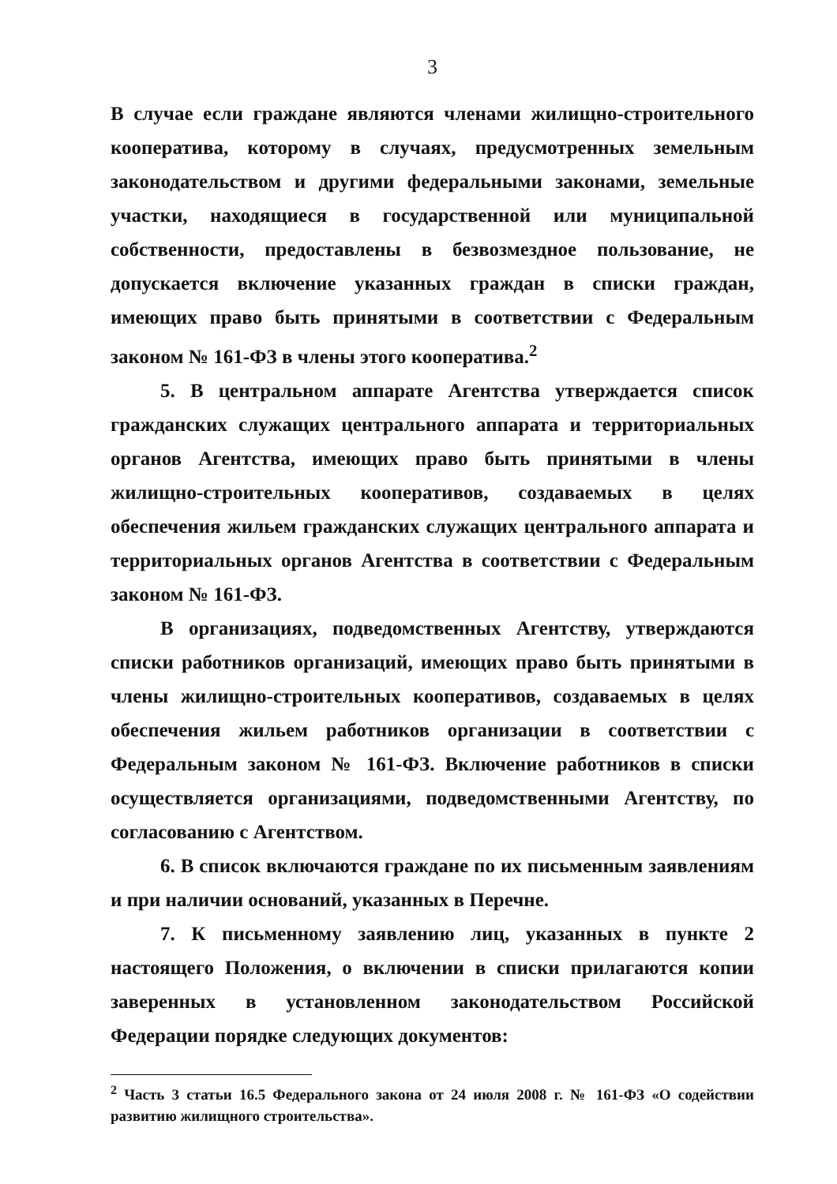3
В случае если граждане являются членами жилищно-строительного кооператива, которому в случаях, предусмотренных земельным законодательством и другими федеральными законами, земельные участки, находящиеся в государственной или муниципальной собственности, предоставлены в безвозмездное пользование, не допускается включение указанных граждан в списки граждан, имеющих право быть принятыми в соответствии с Федеральным законом № 161-ФЗ в члены этого кооператива.<sup>2</sup>
5. В центральном аппарате Агентства утверждается список гражданских служащих центрального аппарата и территориальных органов Агентства, имеющих право быть принятыми в члены жилищно-строительных кооперативов, создаваемых в целях обеспечения жильем гражданских служащих центрального аппарата и территориальных органов Агентства в соответствии с Федеральным законом № 161-ФЗ.
В организациях, подведомственных Агентству, утверждаются списки работников организаций, имеющих право быть принятыми в члены жилищно-строительных кооперативов, создаваемых в целях обеспечения жильем работников организации в соответствии с Федеральным законом № 161-ФЗ. Включение работников в списки осуществляется организациями, подведомственными Агентству, по согласованию с Агентством.
6. В список включаются граждане по их письменным заявлениям и при наличии оснований, указанных в Перечне.
7. К письменному заявлению лиц, указанных в пункте 2 настоящего Положения, о включении в списки прилагаются копии заверенных в установленном законодательством Российской Федерации порядке следующих документов:
<sup>2</sup> Часть 3 статьи 16.5 Федерального закона от 24 июля 2008 г. № 161-ФЗ «О содействии развитию жилищного строительства».